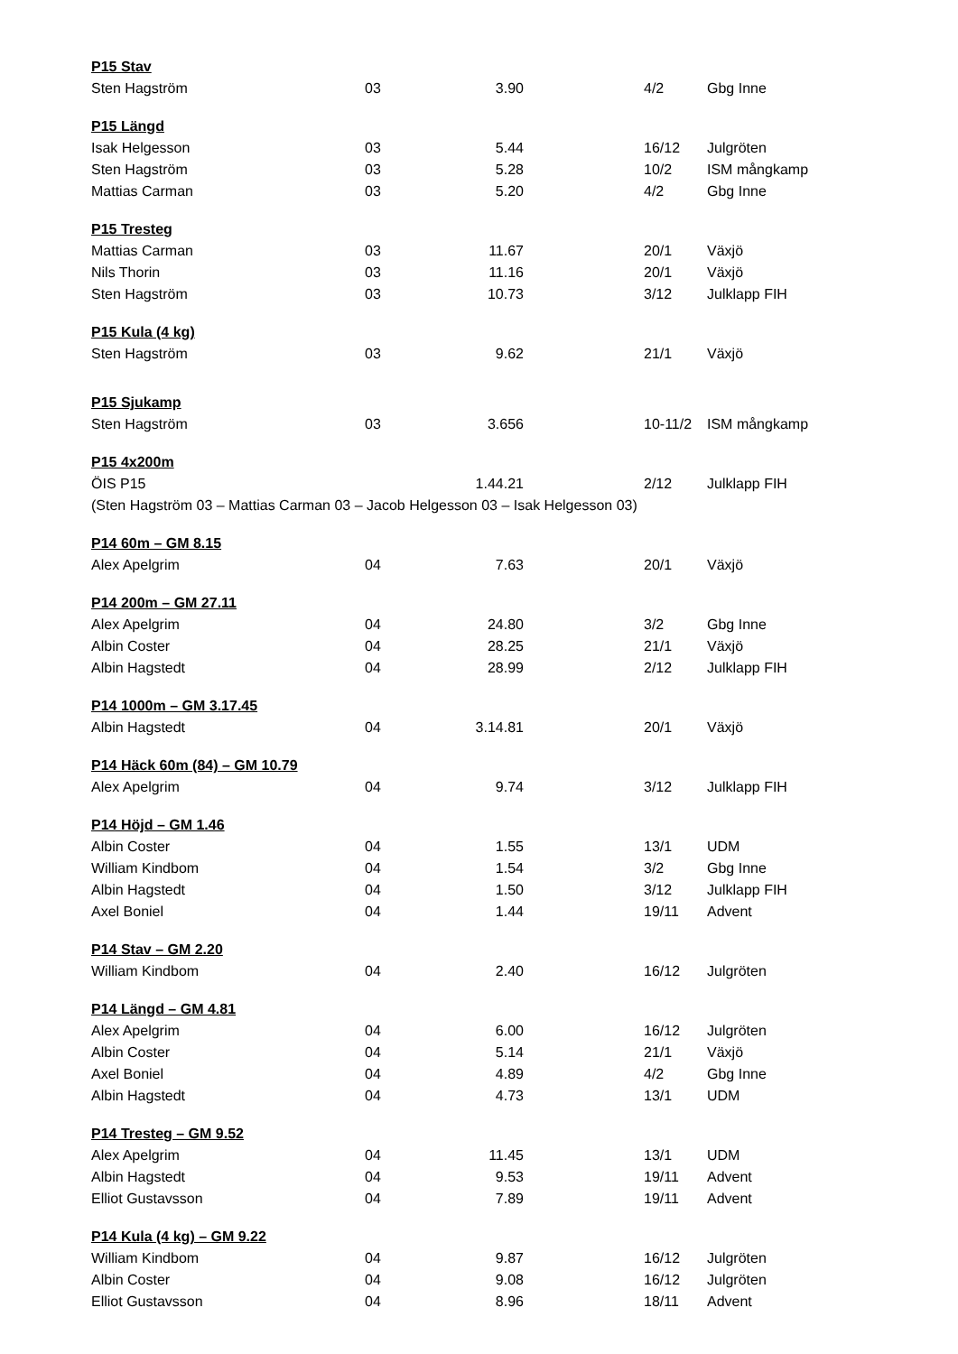| P15 Stav | | | | | |
| --- | --- | --- | --- | --- | --- |
| Sten Hagström | 03 | 3.90 | | 4/2 | Gbg Inne |
| P15 Längd | | | | | |
| Isak Helgesson | 03 | 5.44 | | 16/12 | Julgröten |
| Sten Hagström | 03 | 5.28 | | 10/2 | ISM mångkamp |
| Mattias Carman | 03 | 5.20 | | 4/2 | Gbg Inne |
| P15 Tresteg | | | | | |
| Mattias Carman | 03 | 11.67 | | 20/1 | Växjö |
| Nils Thorin | 03 | 11.16 | | 20/1 | Växjö |
| Sten Hagström | 03 | 10.73 | | 3/12 | Julklapp FIH |
| P15 Kula (4 kg) | | | | | |
| Sten Hagström | 03 | 9.62 | | 21/1 | Växjö |
| P15 Sjukamp | | | | | |
| Sten Hagström | 03 | 3.656 | | 10-11/2 | ISM mångkamp |
| P15 4x200m | | | | | |
| ÖIS P15 | | 1.44.21 | | 2/12 | Julklapp FIH |
| (Sten Hagström 03 – Mattias Carman 03 – Jacob Helgesson 03 – Isak Helgesson 03) | | | | | |
| P14 60m – GM 8.15 | | | | | |
| Alex Apelgrim | 04 | 7.63 | | 20/1 | Växjö |
| P14 200m – GM 27.11 | | | | | |
| Alex Apelgrim | 04 | 24.80 | | 3/2 | Gbg Inne |
| Albin Coster | 04 | 28.25 | | 21/1 | Växjö |
| Albin Hagstedt | 04 | 28.99 | | 2/12 | Julklapp FIH |
| P14 1000m – GM 3.17.45 | | | | | |
| Albin Hagstedt | 04 | 3.14.81 | | 20/1 | Växjö |
| P14 Häck 60m (84) – GM 10.79 | | | | | |
| Alex Apelgrim | 04 | 9.74 | | 3/12 | Julklapp FIH |
| P14 Höjd – GM 1.46 | | | | | |
| Albin Coster | 04 | 1.55 | | 13/1 | UDM |
| William Kindbom | 04 | 1.54 | | 3/2 | Gbg Inne |
| Albin Hagstedt | 04 | 1.50 | | 3/12 | Julklapp FIH |
| Axel Boniel | 04 | 1.44 | | 19/11 | Advent |
| P14 Stav – GM 2.20 | | | | | |
| William Kindbom | 04 | 2.40 | | 16/12 | Julgröten |
| P14 Längd – GM 4.81 | | | | | |
| Alex Apelgrim | 04 | 6.00 | | 16/12 | Julgröten |
| Albin Coster | 04 | 5.14 | | 21/1 | Växjö |
| Axel Boniel | 04 | 4.89 | | 4/2 | Gbg Inne |
| Albin Hagstedt | 04 | 4.73 | | 13/1 | UDM |
| P14 Tresteg – GM 9.52 | | | | | |
| Alex Apelgrim | 04 | 11.45 | | 13/1 | UDM |
| Albin Hagstedt | 04 | 9.53 | | 19/11 | Advent |
| Elliot Gustavsson | 04 | 7.89 | | 19/11 | Advent |
| P14 Kula (4 kg) – GM 9.22 | | | | | |
| William Kindbom | 04 | 9.87 | | 16/12 | Julgröten |
| Albin Coster | 04 | 9.08 | | 16/12 | Julgröten |
| Elliot Gustavsson | 04 | 8.96 | | 18/11 | Advent |